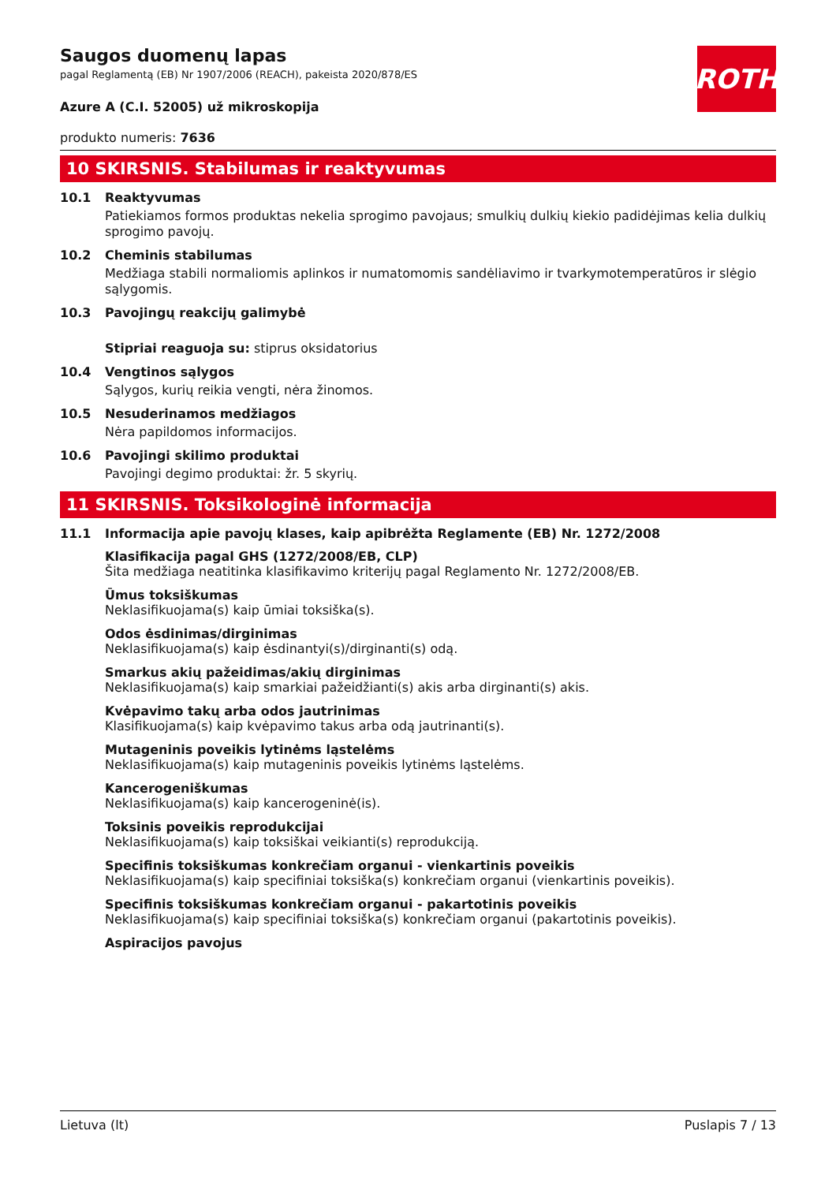ROTH
Saugos duomenų lapas
pagal Reglamentą (EB) Nr 1907/2006 (REACH), pakeista 2020/878/ES
Azure A (C.I. 52005) už mikroskopija
produkto numeris: 7636
10 SKIRSNIS. Stabilumas ir reaktyvumas
10.1 Reaktyvumas
Patiekiamos formos produktas nekelia sprogimo pavojaus; smulkių dulkių kiekio padidėjimas kelia dulkių sprogimo pavojų.
10.2 Cheminis stabilumas
Medžiaga stabili normaliomis aplinkos ir numatomomis sandėliavimo ir tvarkymotemperatūros ir slėgio sąlygomis.
10.3 Pavojingų reakcijų galimybė
Stipriai reaguoja su: stiprus oksidatorius
10.4 Vengtinos sąlygos
Sąlygos, kurių reikia vengti, nėra žinomos.
10.5 Nesuderinamos medžiagos
Nėra papildomos informacijos.
10.6 Pavojingi skilimo produktai
Pavojingi degimo produktai: žr. 5 skyrių.
11 SKIRSNIS. Toksikologinė informacija
11.1 Informacija apie pavojų klases, kaip apibrėžta Reglamente (EB) Nr. 1272/2008
Klasifikacija pagal GHS (1272/2008/EB, CLP)
Šita medžiaga neatitinka klasifikavimo kriterijų pagal Reglamento Nr. 1272/2008/EB.
Ūmus toksiškumas
Neklasifikuojama(s) kaip ūmiai toksiška(s).
Odos ėsdinimas/dirginimas
Neklasifikuojama(s) kaip ėsdinantyi(s)/dirginanti(s) odą.
Smarkus akių pažeidimas/akių dirginimas
Neklasifikuojama(s) kaip smarkiai pažeidžianti(s) akis arba dirginanti(s) akis.
Kvėpavimo takų arba odos jautrinimas
Klasifikuojama(s) kaip kvėpavimo takus arba odą jautrinanti(s).
Mutageninis poveikis lytinėms ląstelėms
Neklasifikuojama(s) kaip mutageninis poveikis lytinėms ląstelėms.
Kancerogeniškumas
Neklasifikuojama(s) kaip kancerogeninė(is).
Toksinis poveikis reprodukcijai
Neklasifikuojama(s) kaip toksiškai veikianti(s) reprodukciją.
Specifinis toksiškumas konkrečiam organui - vienkartinis poveikis
Neklasifikuojama(s) kaip specifiniai toksiška(s) konkrečiam organui (vienkartinis poveikis).
Specifinis toksiškumas konkrečiam organui - pakartotinis poveikis
Neklasifikuojama(s) kaip specifiniai toksiška(s) konkrečiam organui (pakartotinis poveikis).
Aspiracijos pavojus
Lietuva (lt) Puslapis 7 / 13